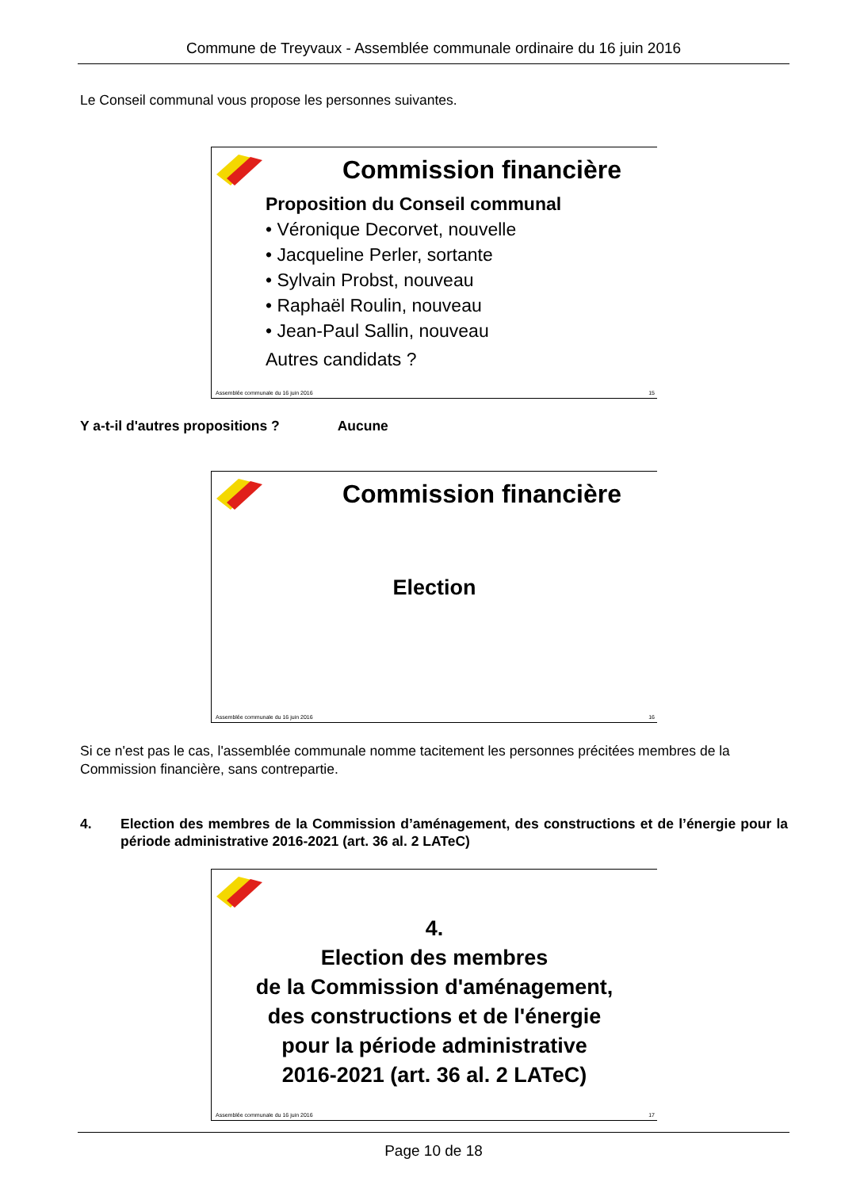Commune de Treyvaux - Assemblée communale ordinaire du 16 juin 2016
Le Conseil communal vous propose les personnes suivantes.
Commission financière
Proposition du Conseil communal
• Véronique Decorvet, nouvelle
• Jacqueline Perler, sortante
• Sylvain Probst, nouveau
• Raphaël Roulin, nouveau
• Jean-Paul Sallin, nouveau
Autres candidats ?
Assemblée communale du 16 juin 2016 15
Y a-t-il d'autres propositions ? Aucune
Commission financière
Election
Assemblée communale du 16 juin 2016 16
Si ce n'est pas le cas, l'assemblée communale nomme tacitement les personnes précitées membres de la Commission financière, sans contrepartie.
4. Election des membres de la Commission d’aménagement, des constructions et de l’énergie pour la période administrative 2016-2021 (art. 36 al. 2 LATeC)
4.
Election des membres
de la Commission d'aménagement,
des constructions et de l'énergie
pour la période administrative
2016-2021 (art. 36 al. 2 LATeC)
Assemblée communale du 16 juin 2016 17
Page 10 de 18